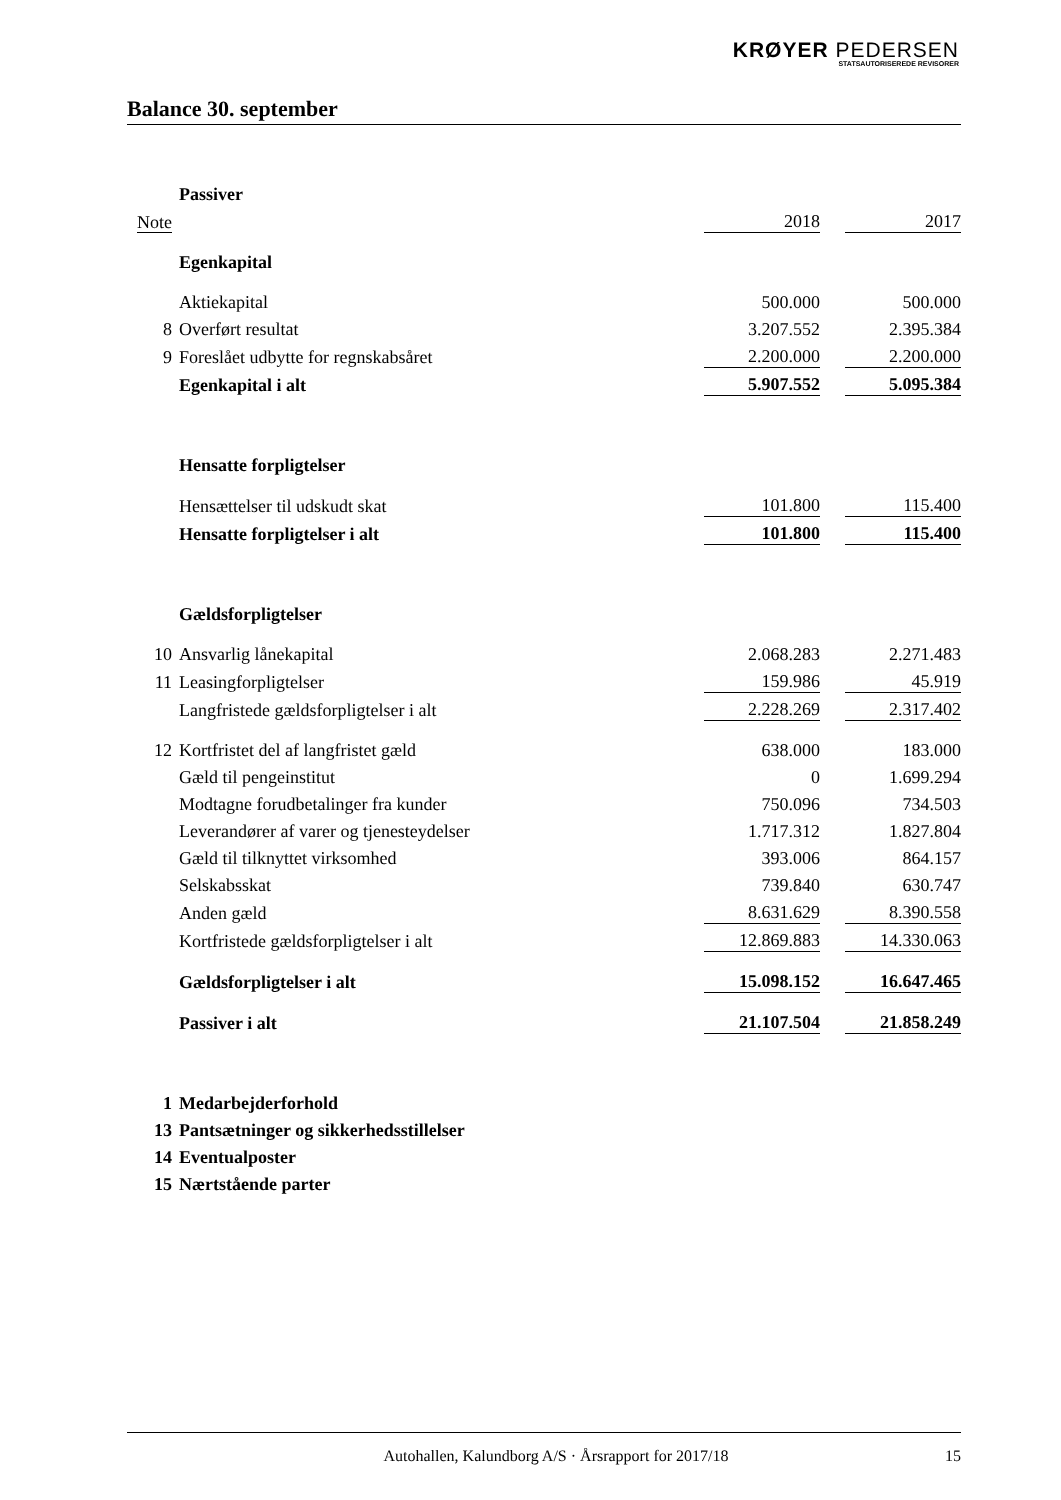KRØYER PEDERSEN
STATSAUTORISEREDE REVISORER
Balance 30. september
| | Passiver | | | |
| Note | | 2018 | | 2017 |
| | Egenkapital | | | |
| | Aktiekapital | 500.000 | | 500.000 |
| 8 | Overført resultat | 3.207.552 | | 2.395.384 |
| 9 | Foreslået udbytte for regnskabsåret | 2.200.000 | | 2.200.000 |
| | Egenkapital i alt | 5.907.552 | | 5.095.384 |
| | Hensatte forpligtelser | | | |
| | Hensættelser til udskudt skat | 101.800 | | 115.400 |
| | Hensatte forpligtelser i alt | 101.800 | | 115.400 |
| | Gældsforpligtelser | | | |
| 10 | Ansvarlig lånekapital | 2.068.283 | | 2.271.483 |
| 11 | Leasingforpligtelser | 159.986 | | 45.919 |
| | Langfristede gældsforpligtelser i alt | 2.228.269 | | 2.317.402 |
| 12 | Kortfristet del af langfristet gæld | 638.000 | | 183.000 |
| | Gæld til pengeinstitut | 0 | | 1.699.294 |
| | Modtagne forudbetalinger fra kunder | 750.096 | | 734.503 |
| | Leverandører af varer og tjenesteydelser | 1.717.312 | | 1.827.804 |
| | Gæld til tilknyttet virksomhed | 393.006 | | 864.157 |
| | Selskabsskat | 739.840 | | 630.747 |
| | Anden gæld | 8.631.629 | | 8.390.558 |
| | Kortfristede gældsforpligtelser i alt | 12.869.883 | | 14.330.063 |
| | Gældsforpligtelser i alt | 15.098.152 | | 16.647.465 |
| | Passiver i alt | 21.107.504 | | 21.858.249 |
| 1 | Medarbejderforhold | | | |
| 13 | Pantsætninger og sikkerhedsstillelser | | | |
| 14 | Eventualposter | | | |
| 15 | Nærtstående parter | | | |
Autohallen, Kalundborg A/S · Årsrapport for 2017/18 15